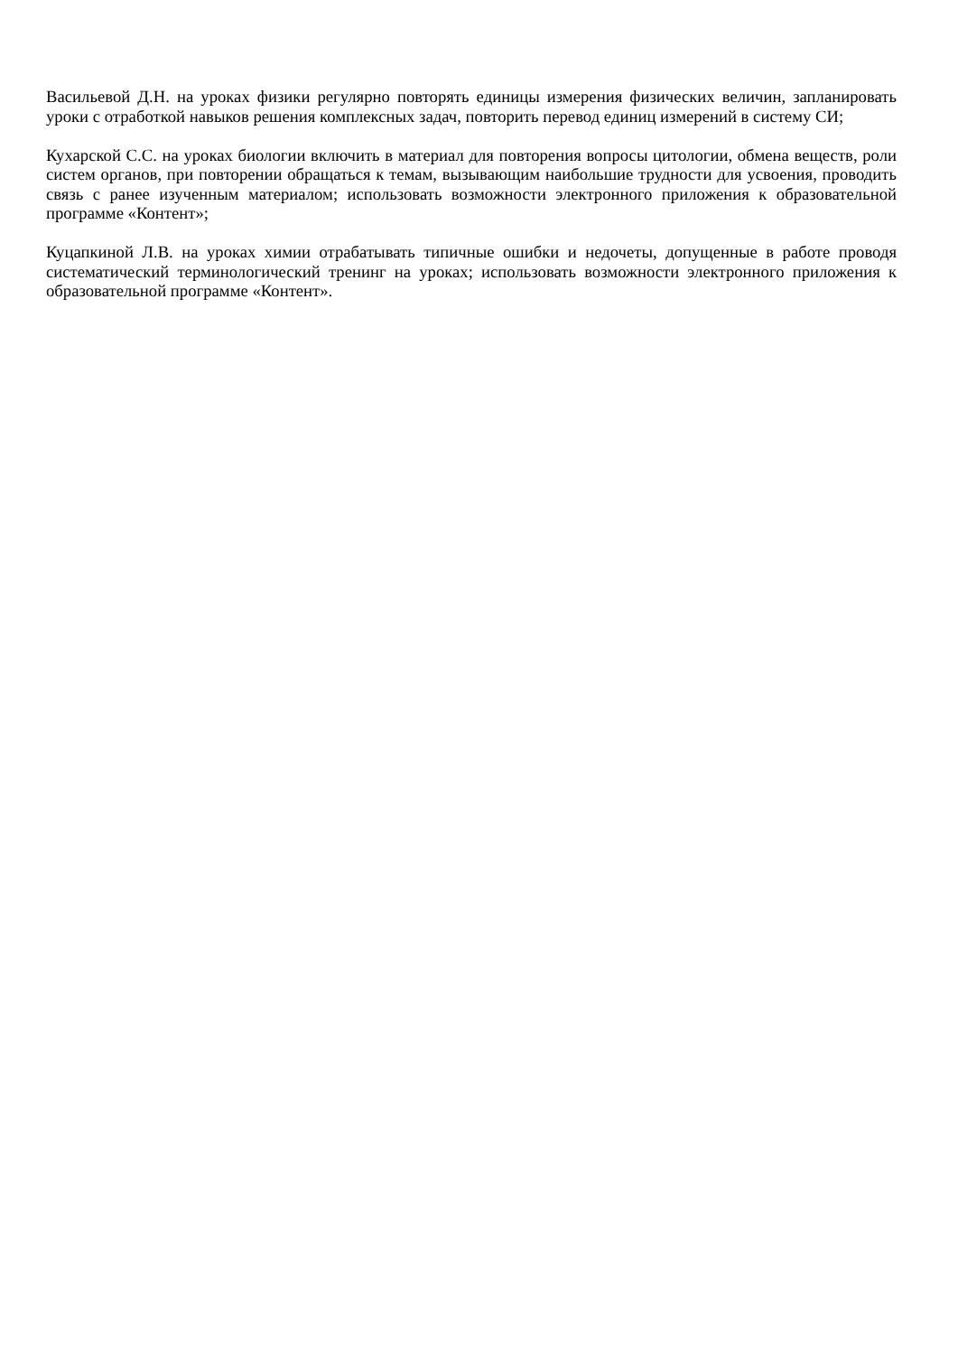Васильевой Д.Н. на уроках физики регулярно повторять единицы измерения физических величин, запланировать уроки с отработкой навыков решения комплексных задач, повторить перевод единиц измерений в систему СИ;
Кухарской С.С. на уроках биологии включить в материал для повторения вопросы цитологии, обмена веществ, роли систем органов, при повторении обращаться к темам, вызывающим наибольшие трудности для усвоения, проводить связь с ранее изученным материалом; использовать возможности электронного приложения к образовательной программе «Контент»;
Куцапкиной Л.В. на уроках химии отрабатывать типичные ошибки и недочеты, допущенные в работе проводя систематический терминологический тренинг на уроках; использовать возможности электронного приложения к образовательной программе «Контент».